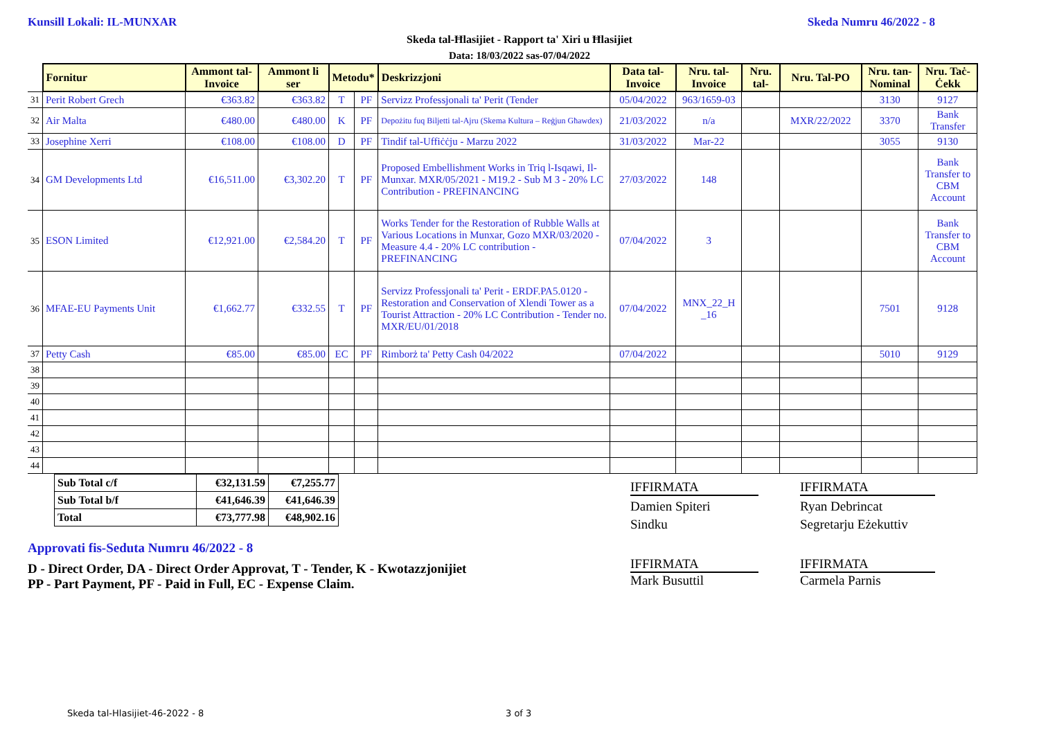Kunsill Lokali: IL-MUNXAR Skeda Numru 46/2022 - 8
Skeda tal-Ħlasijiet - Rapport ta' Xiri u Ħlasijiet
Data: 18/03/2022 sas-07/04/2022
| | Fornitur | Ammont tal-Invoice | Ammont li ser | Metodu* | | Deskrizzjoni | Data tal-Invoice | Nru. tal-Invoice | Nru. tal- | Nru. Tal-PO | Nru. tan-Nominal | Nru. Taċ-Ċekk |
| 31 | Perit Robert Grech | €363.82 | €363.82 | T | PF | Servizz Professjonali ta' Perit (Tender | 05/04/2022 | 963/1659-03 | | | 3130 | 9127 |
| 32 | Air Malta | €480.00 | €480.00 | K | PF | Depożitu fuq Biljetti tal-Ajru (Skema Kultura – Reġjun Għawdex) | 21/03/2022 | n/a | | MXR/22/2022 | 3370 | Bank Transfer |
| 33 | Josephine Xerri | €108.00 | €108.00 | D | PF | Tindif tal-Uffiċċju - Marzu 2022 | 31/03/2022 | Mar-22 | | | 3055 | 9130 |
| 34 | GM Developments Ltd | €16,511.00 | €3,302.20 | T | PF | Proposed Embellishment Works in Triq l-Isqawi, Il-Munxar. MXR/05/2021 - M19.2 - Sub M 3 - 20% LC Contribution - PREFINANCING | 27/03/2022 | 148 | | | | Bank Transfer to CBM Account |
| 35 | ESON Limited | €12,921.00 | €2,584.20 | T | PF | Works Tender for the Restoration of Rubble Walls at Various Locations in Munxar, Gozo MXR/03/2020 - Measure 4.4 - 20% LC contribution - PREFINANCING | 07/04/2022 | 3 | | | | Bank Transfer to CBM Account |
| 36 | MFAE-EU Payments Unit | €1,662.77 | €332.55 | T | PF | Servizz Professjonali ta' Perit - ERDF.PA5.0120 - Restoration and Conservation of Xlendi Tower as a Tourist Attraction - 20% LC Contribution - Tender no. MXR/EU/01/2018 | 07/04/2022 | MNX_22_H _16 | | | 7501 | 9128 |
| 37 | Petty Cash | €85.00 | €85.00 | EC | PF | Rimborż ta' Petty Cash 04/2022 | 07/04/2022 | | | | 5010 | 9129 |
| 38 | | | | | | | | | | | | |
| 39 | | | | | | | | | | | | |
| 40 | | | | | | | | | | | | |
| 41 | | | | | | | | | | | | |
| 42 | | | | | | | | | | | | |
| 43 | | | | | | | | | | | | |
| 44 | | | | | | | | | | | | |
| Sub Total c/f | €32,131.59 | €7,255.77 |
| Sub Total b/f | €41,646.39 | €41,646.39 |
| Total | €73,777.98 | €48,902.16 |
IFFIRMATA
Damien Spiteri
Sindku
IFFIRMATA
Ryan Debrincat
Segretarju Eżekuttiv
IFFIRMATA
Mark Busuttil
IFFIRMATA
Carmela Parnis
Approvati fis-Seduta Numru 46/2022 - 8
D - Direct Order, DA - Direct Order Approvat, T - Tender, K - Kwotazzjonijiet
PP - Part Payment, PF - Paid in Full, EC - Expense Claim.
Skeda tal-Hlasijiet-46-2022 - 8
3 of 3